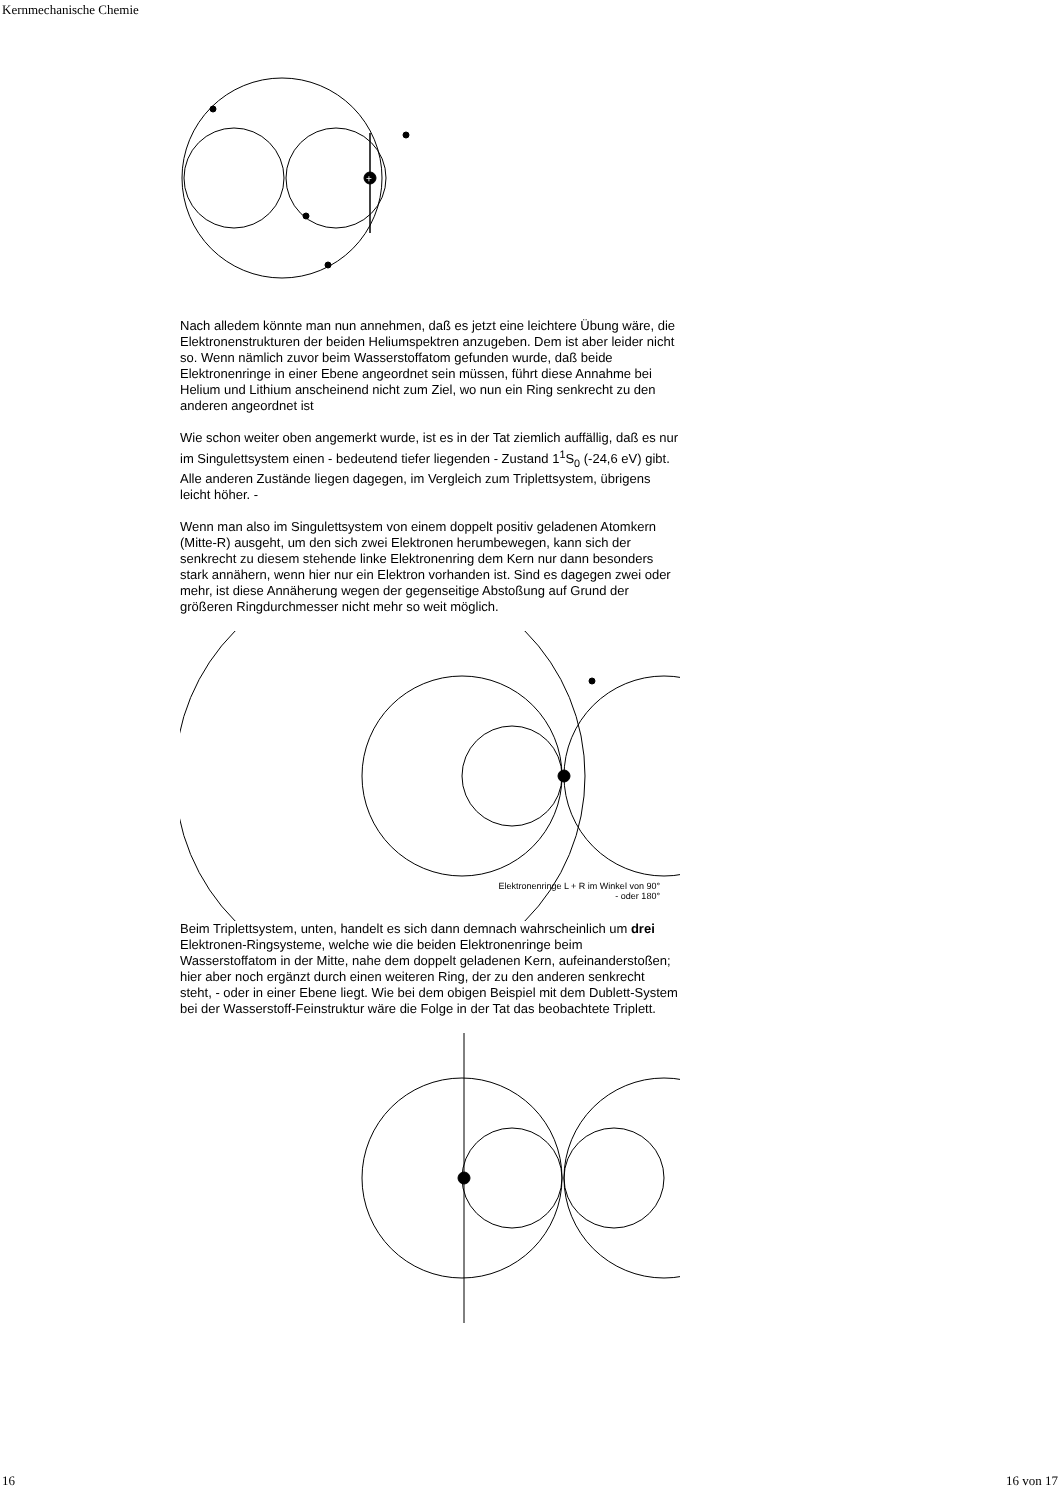Kernmechanische Chemie
+
Nach alledem könnte man nun annehmen, daß es jetzt eine leichtere Übung wäre, die Elektronenstrukturen der beiden Heliumspektren anzugeben. Dem ist aber leider nicht so. Wenn nämlich zuvor beim Wasserstoffatom gefunden wurde, daß beide Elektronenringe in einer Ebene angeordnet sein müssen, führt diese Annahme bei Helium und Lithium anscheinend nicht zum Ziel, wo nun ein Ring senkrecht zu den anderen angeordnet ist
Wie schon weiter oben angemerkt wurde, ist es in der Tat ziemlich auffällig, daß es nur im Singulettsystem einen - bedeutend tiefer liegenden - Zustand 1<sup>1</sup>S<sub>0</sub> (-24,6 eV) gibt. Alle anderen Zustände liegen dagegen, im Vergleich zum Triplettsystem, übrigens leicht höher. -
Wenn man also im Singulettsystem von einem doppelt positiv geladenen Atomkern (Mitte-R) ausgeht, um den sich zwei Elektronen herumbewegen, kann sich der senkrecht zu diesem stehende linke Elektronenring dem Kern nur dann besonders stark annähern, wenn hier nur ein Elektron vorhanden ist. Sind es dagegen zwei oder mehr, ist diese Annäherung wegen der gegenseitige Abstoßung auf Grund der größeren Ringdurchmesser nicht mehr so weit möglich.
Elektronenringe L + R im Winkel von 90°
- oder 180°
Beim Triplettsystem, unten, handelt es sich dann demnach wahrscheinlich um drei Elektronen-Ringsysteme, welche wie die beiden Elektronenringe beim Wasserstoffatom in der Mitte, nahe dem doppelt geladenen Kern, aufeinanderstoßen; hier aber noch ergänzt durch einen weiteren Ring, der zu den anderen senkrecht steht, - oder in einer Ebene liegt. Wie bei dem obigen Beispiel mit dem Dublett-System bei der Wasserstoff-Feinstruktur wäre die Folge in der Tat das beobachtete Triplett.
16 16 von 17